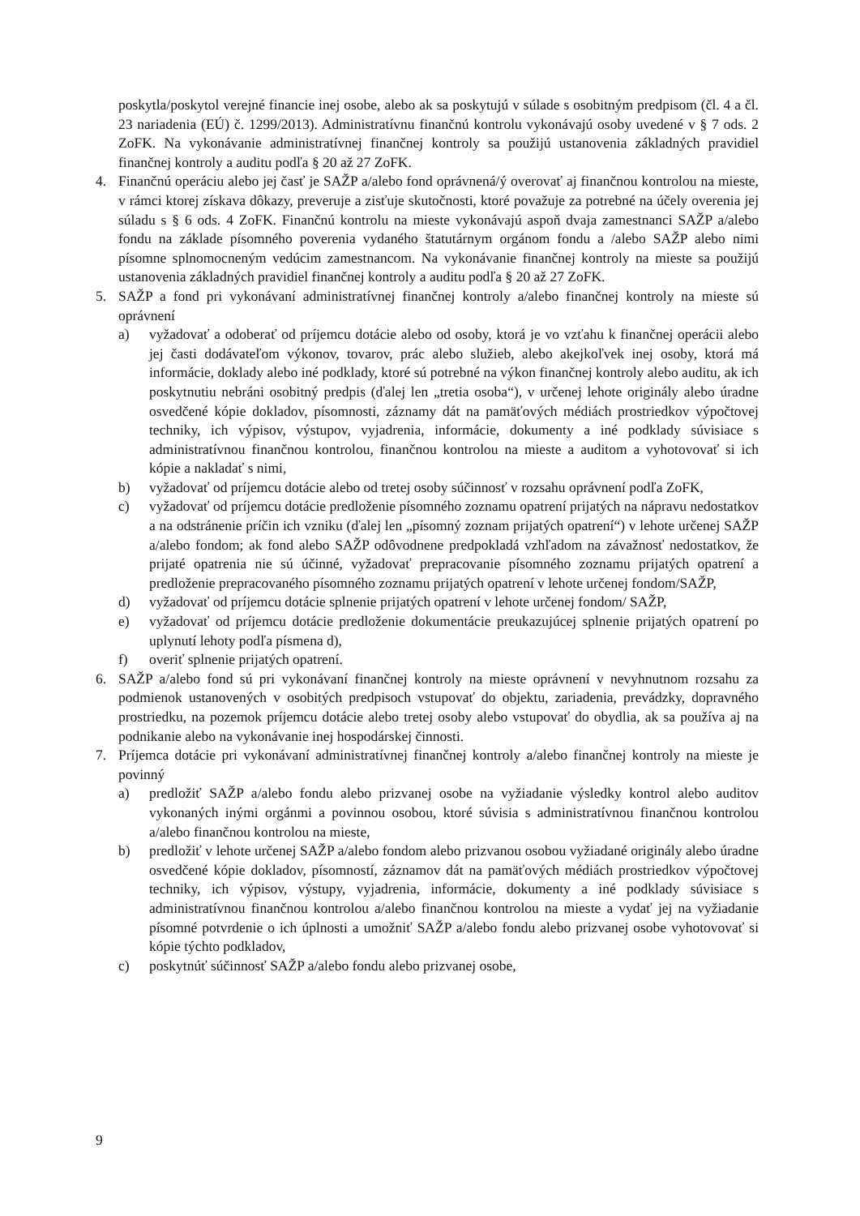poskytla/poskytol verejné financie inej osobe, alebo ak sa poskytujú v súlade s osobitným predpisom (čl. 4 a čl. 23 nariadenia (EÚ) č. 1299/2013). Administratívnu finančnú kontrolu vykonávajú osoby uvedené v § 7 ods. 2 ZoFK. Na vykonávanie administratívnej finančnej kontroly sa použijú ustanovenia základných pravidiel finančnej kontroly a auditu podľa § 20 až 27 ZoFK.
4. Finančnú operáciu alebo jej časť je SAŽP a/alebo fond oprávnená/ý overovať aj finančnou kontrolou na mieste, v rámci ktorej získava dôkazy, preveruje a zisťuje skutočnosti, ktoré považuje za potrebné na účely overenia jej súladu s § 6 ods. 4 ZoFK. Finančnú kontrolu na mieste vykonávajú aspoň dvaja zamestnanci SAŽP a/alebo fondu na základe písomného poverenia vydaného štatutárnym orgánom fondu a /alebo SAŽP alebo nimi písomne splnomocneným vedúcim zamestnancom. Na vykonávanie finančnej kontroly na mieste sa použijú ustanovenia základných pravidiel finančnej kontroly a auditu podľa § 20 až 27 ZoFK.
5. SAŽP a fond pri vykonávaní administratívnej finančnej kontroly a/alebo finančnej kontroly na mieste sú oprávnení
a) vyžadovať a odoberať od príjemcu dotácie alebo od osoby, ktorá je vo vzťahu k finančnej operácii alebo jej časti dodávateľom výkonov, tovarov, prác alebo služieb, alebo akejkoľvek inej osoby, ktorá má informácie, doklady alebo iné podklady, ktoré sú potrebné na výkon finančnej kontroly alebo auditu, ak ich poskytnutiu nebráni osobitný predpis (ďalej len „tretia osoba“), v určenej lehote originály alebo úradne osvedčené kópie dokladov, písomnosti, záznamy dát na pamäťových médiách prostriedkov výpočtovej techniky, ich výpisov, výstupov, vyjadrenia, informácie, dokumenty a iné podklady súvisiace s administratívnou finančnou kontrolou, finančnou kontrolou na mieste a auditom a vyhotovovať si ich kópie a nakladať s nimi,
b) vyžadovať od príjemcu dotácie alebo od tretej osoby súčinnosť v rozsahu oprávnení podľa ZoFK,
c) vyžadovať od príjemcu dotácie predloženie písomného zoznamu opatrení prijatých na nápravu nedostatkov a na odstránenie príčin ich vzniku (ďalej len „písomný zoznam prijatých opatrení“) v lehote určenej SAŽP a/alebo fondom; ak fond alebo SAŽP odôvodnene predpokladá vzhľadom na závažnosť nedostatkov, že prijaté opatrenia nie sú účinné, vyžadovať prepracovanie písomného zoznamu prijatých opatrení a predloženie prepracovaného písomného zoznamu prijatých opatrení v lehote určenej fondom/SAŽP,
d) vyžadovať od príjemcu dotácie splnenie prijatých opatrení v lehote určenej fondom/ SAŽP,
e) vyžadovať od príjemcu dotácie predloženie dokumentácie preukazujúcej splnenie prijatých opatrení po uplynutí lehoty podľa písmena d),
f) overiť splnenie prijatých opatrení.
6. SAŽP a/alebo fond sú pri vykonávaní finančnej kontroly na mieste oprávnení v nevyhnutnom rozsahu za podmienok ustanovených v osobitých predpisoch vstupovať do objektu, zariadenia, prevádzky, dopravného prostriedku, na pozemok príjemcu dotácie alebo tretej osoby alebo vstupovať do obydlia, ak sa používa aj na podnikanie alebo na vykonávanie inej hospodárskej činnosti.
7. Príjemca dotácie pri vykonávaní administratívnej finančnej kontroly a/alebo finančnej kontroly na mieste je povinný
a) predložiť SAŽP a/alebo fondu alebo prizvanej osobe na vyžiadanie výsledky kontrol alebo auditov vykonaných inými orgánmi a povinnou osobou, ktoré súvisia s administratívnou finančnou kontrolou a/alebo finančnou kontrolou na mieste,
b) predložiť v lehote určenej SAŽP a/alebo fondom alebo prizvanou osobou vyžiadané originály alebo úradne osvedčené kópie dokladov, písomností, záznamov dát na pamäťových médiách prostriedkov výpočtovej techniky, ich výpisov, výstupy, vyjadrenia, informácie, dokumenty a iné podklady súvisiace s administratívnou finančnou kontrolou a/alebo finančnou kontrolou na mieste a vydať jej na vyžiadanie písomné potvrdenie o ich úplnosti a umožniť SAŽP a/alebo fondu alebo prizvanej osobe vyhotovovať si kópie týchto podkladov,
c) poskytnúť súčinnosť SAŽP a/alebo fondu alebo prizvanej osobe,
9